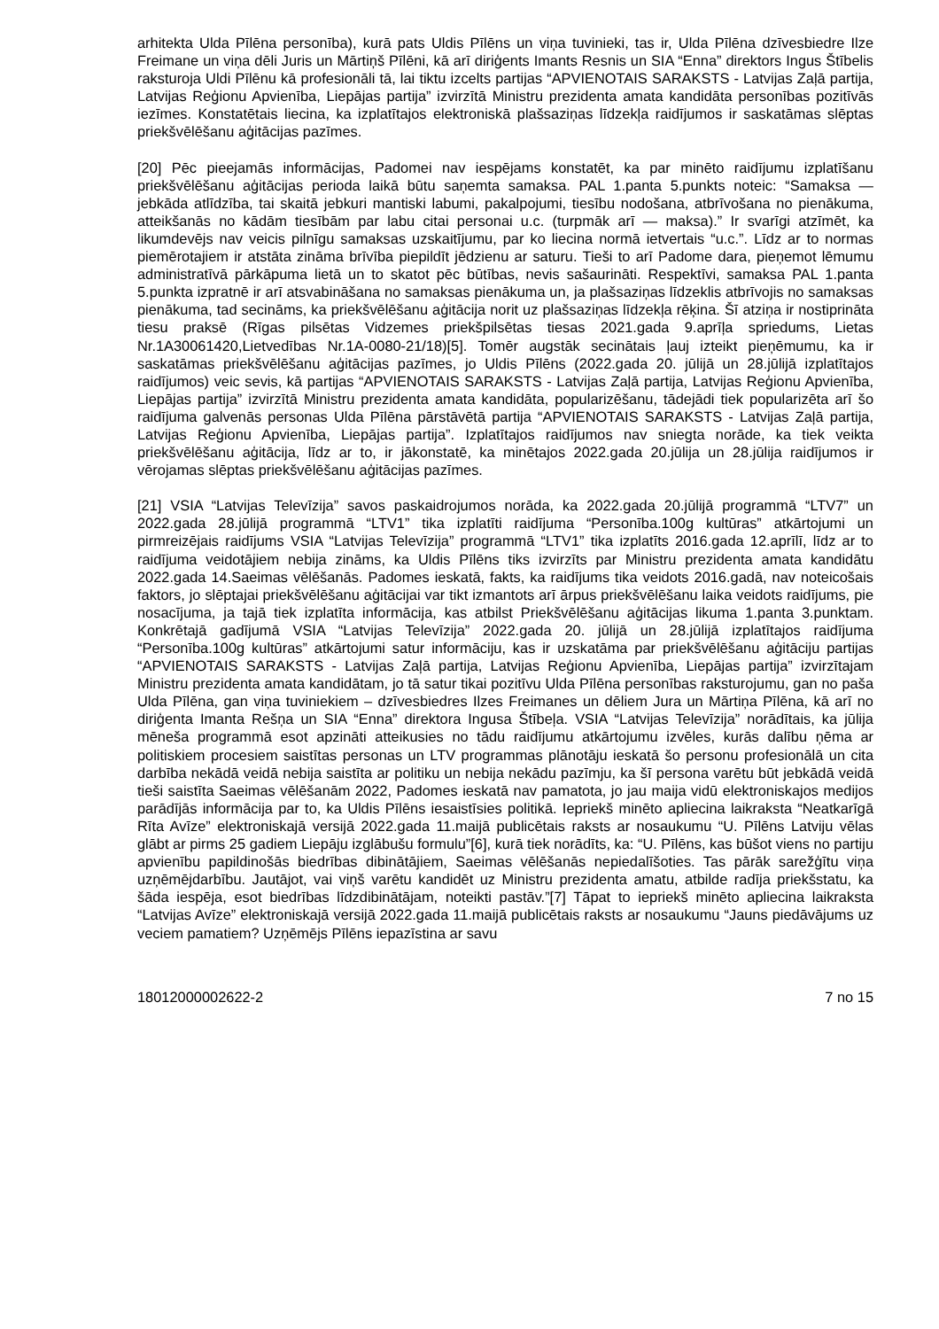arhitekta Ulda Pīlēna personība), kurā pats Uldis Pīlēns un viņa tuvinieki, tas ir, Ulda Pīlēna dzīvesbiedre Ilze Freimane un viņa dēli Juris un Mārtiņš Pīlēni, kā arī diriģents Imants Resnis un SIA “Enna” direktors Ingus Štībelis raksturoja Uldi Pīlēnu kā profesionāli tā, lai tiktu izcelts partijas “APVIENOTAIS SARAKSTS - Latvijas Zaļā partija, Latvijas Reģionu Apvienība, Liepājas partija” izvirzītā Ministru prezidenta amata kandidāta personības pozitīvās iezīmes. Konstatētais liecina, ka izplatītajos elektroniskā plašsaziņas līdzekļa raidījumos ir saskatāmas slēptas priekšvēlēšanu aģitācijas pazīmes.
[20] Pēc pieejamās informācijas, Padomei nav iespējams konstatēt, ka par minēto raidījumu izplatīšanu priekšvēlēšanu aģitācijas perioda laikā būtu saņemta samaksa. PAL 1.panta 5.punkts noteic: “Samaksa — jebkāda atlīdzība, tai skaitā jebkuri mantiski labumi, pakalpojumi, tiesību nodošana, atbrīvošana no pienākuma, atteikšanās no kādām tiesībām par labu citai personai u.c. (turpmāk arī — maksa).” Ir svarīgi atzīmēt, ka likumdevējs nav veicis pilnīgu samaksas uzskaitījumu, par ko liecina normā ietvertais “u.c.”. Līdz ar to normas piemērotajiem ir atstāta zināma brīvība piepildīt jēdzienu ar saturu. Tieši to arī Padome dara, pieņemot lēmumu administratīvā pārkāpuma lietā un to skatot pēc būtības, nevis sašaurināti. Respektīvi, samaksa PAL 1.panta 5.punkta izpratnē ir arī atsvabināšana no samaksas pienākuma un, ja plašsaziņas līdzeklis atbrīvojis no samaksas pienākuma, tad secināms, ka priekšvēlēšanu aģitācija norit uz plašsaziņas līdzekļa rēķina. Šī atziņa ir nostiprināta tiesu praksē (Rīgas pilsētas Vidzemes priekšpilsētas tiesas 2021.gada 9.aprīļa spriedums, Lietas Nr.1A30061420,Lietvedības Nr.1A-0080-21/18)[5]. Tomēr augstāk secinātais ļauj izteikt pieņēmumu, ka ir saskatāmas priekšvēlēšanu aģitācijas pazīmes, jo Uldis Pīlēns (2022.gada 20. jūlijā un 28.jūlijā izplatītajos raidījumos) veic sevis, kā partijas “APVIENOTAIS SARAKSTS - Latvijas Zaļā partija, Latvijas Reģionu Apvienība, Liepājas partija” izvirzītā Ministru prezidenta amata kandidāta, popularizēšanu, tādejādi tiek popularizēta arī šo raidījuma galvenās personas Ulda Pīlēna pārstāvētā partija “APVIENOTAIS SARAKSTS - Latvijas Zaļā partija, Latvijas Reģionu Apvienība, Liepājas partija”. Izplatītajos raidījumos nav sniegta norāde, ka tiek veikta priekšvēlēšanu aģitācija, līdz ar to, ir jākonstatē, ka minētajos 2022.gada 20.jūlija un 28.jūlija raidījumos ir vērojamas slēptas priekšvēlēšanu aģitācijas pazīmes.
[21] VSIA “Latvijas Televīzija” savos paskaidrojumos norāda, ka 2022.gada 20.jūlijā programmā “LTV7” un 2022.gada 28.jūlijā programmā “LTV1” tika izplatīti raidījuma “Personība.100g kultūras” atkārtojumi un pirmreizējais raidījums VSIA “Latvijas Televīzija” programmā “LTV1” tika izplatīts 2016.gada 12.aprīlī, līdz ar to raidījuma veidotājiem nebija zināms, ka Uldis Pīlēns tiks izvirzīts par Ministru prezidenta amata kandidātu 2022.gada 14.Saeimas vēlēšanās. Padomes ieskatā, fakts, ka raidījums tika veidots 2016.gadā, nav noteicošais faktors, jo slēptajai priekšvēlēšanu aģitācijai var tikt izmantots arī ārpus priekšvēlēšanu laika veidots raidījums, pie nosacījuma, ja tajā tiek izplatīta informācija, kas atbilst Priekšvēlēšanu aģitācijas likuma 1.panta 3.punktam. Konkrētajā gadījumā VSIA “Latvijas Televīzija” 2022.gada 20. jūlijā un 28.jūlijā izplatītajos raidījuma “Personība.100g kultūras” atkārtojumi satur informāciju, kas ir uzskatāma par priekšvēlēšanu aģitāciju partijas “APVIENOTAIS SARAKSTS - Latvijas Zaļā partija, Latvijas Reģionu Apvienība, Liepājas partija” izvirzītajam Ministru prezidenta amata kandidātam, jo tā satur tikai pozitīvu Ulda Pīlēna personības raksturojumu, gan no paša Ulda Pīlēna, gan viņa tuviniekiem – dzīvesbiedres Ilzes Freimanes un dēliem Jura un Mārtiņa Pīlēna, kā arī no diriģenta Imanta Rešņa un SIA “Enna” direktora Ingusa Štībeļa. VSIA “Latvijas Televīzija” norādītais, ka jūlija mēneša programmā esot apzināti atteikusies no tādu raidījumu atkārtojumu izvēles, kurās dalību ņēma ar politiskiem procesiem saistītas personas un LTV programmas plānotāju ieskatā šo personu profesionālā un cita darbība nekādā veidā nebija saistīta ar politiku un nebija nekādu pazīmju, ka šī persona varētu būt jebkādā veidā tieši saistīta Saeimas vēlēšanām 2022, Padomes ieskatā nav pamatota, jo jau maija vidū elektroniskajos medijos parādījās informācija par to, ka Uldis Pīlēns iesaistīsies politikā. Iepriekš minēto apliecina laikraksta “Neatkarīgā Rīta Avīze” elektroniskajā versijā 2022.gada 11.maijā publicētais raksts ar nosaukumu “U. Pīlēns Latviju vēlas glābt ar pirms 25 gadiem Liepāju izglābušu formulu”[6], kurā tiek norādīts, ka: “U. Pīlēns, kas būšot viens no partiju apvienību papildinošās biedrības dibinātājiem, Saeimas vēlēšanās nepiedalīšoties. Tas pārāk sarežģītu viņa uzņēmējdarbību. Jautājot, vai viņš varētu kandidēt uz Ministru prezidenta amatu, atbilde radīja priekšstatu, ka šāda iespēja, esot biedrības līdzdibinātājam, noteikti pastāv.”[7] Tāpat to iepriekš minēto apliecina laikraksta “Latvijas Avīze” elektroniskajā versijā 2022.gada 11.maijā publicētais raksts ar nosaukumu “Jauns piedāvājums uz veciem pamatiem? Uzņēmējs Pīlēns iepazīstina ar savu
18012000002622-2 7 no 15